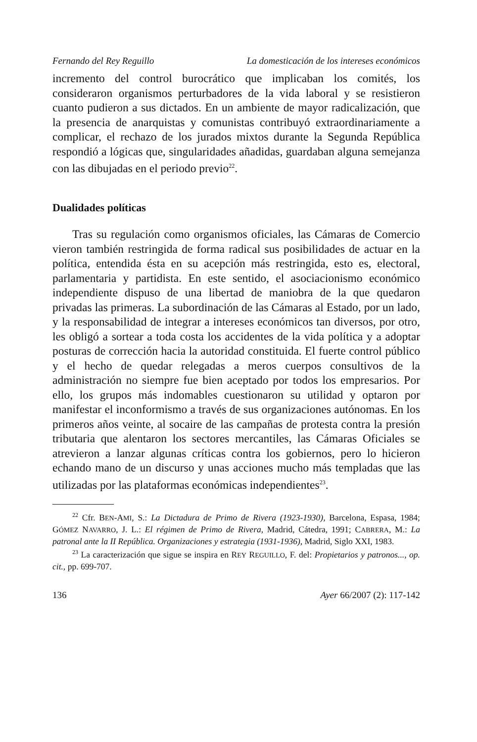Fernando del Rey Reguillo La domesticación de los intereses económicos
incremento del control burocrático que implicaban los comités, los consideraron organismos perturbadores de la vida laboral y se resistieron cuanto pudieron a sus dictados. En un ambiente de mayor radicalización, que la presencia de anarquistas y comunistas contribuyó extraordinariamente a complicar, el rechazo de los jurados mixtos durante la Segunda República respondió a lógicas que, singularidades añadidas, guardaban alguna semejanza con las dibujadas en el periodo previo<sup>22</sup>.
Dualidades políticas
Tras su regulación como organismos oficiales, las Cámaras de Comercio vieron también restringida de forma radical sus posibilidades de actuar en la política, entendida ésta en su acepción más restringida, esto es, electoral, parlamentaria y partidista. En este sentido, el asociacionismo económico independiente dispuso de una libertad de maniobra de la que quedaron privadas las primeras. La subordinación de las Cámaras al Estado, por un lado, y la responsabilidad de integrar a intereses económicos tan diversos, por otro, les obligó a sortear a toda costa los accidentes de la vida política y a adoptar posturas de corrección hacia la autoridad constituida. El fuerte control público y el hecho de quedar relegadas a meros cuerpos consultivos de la administración no siempre fue bien aceptado por todos los empresarios. Por ello, los grupos más indomables cuestionaron su utilidad y optaron por manifestar el inconformismo a través de sus organizaciones autónomas. En los primeros años veinte, al socaire de las campañas de protesta contra la presión tributaria que alentaron los sectores mercantiles, las Cámaras Oficiales se atrevieron a lanzar algunas críticas contra los gobiernos, pero lo hicieron echando mano de un discurso y unas acciones mucho más templadas que las utilizadas por las plataformas económicas independientes<sup>23</sup>.
<sup>22</sup> Cfr. BEN-AMI, S.: La Dictadura de Primo de Rivera (1923-1930), Barcelona, Espasa, 1984; GÓMEZ NAVARRO, J. L.: El régimen de Primo de Rivera, Madrid, Cátedra, 1991; CABRERA, M.: La patronal ante la II República. Organizaciones y estrategia (1931-1936), Madrid, Siglo XXI, 1983.
<sup>23</sup> La caracterización que sigue se inspira en REY REGUILLO, F. del: Propietarios y patronos..., op. cit., pp. 699-707.
136 Ayer 66/2007 (2): 117-142